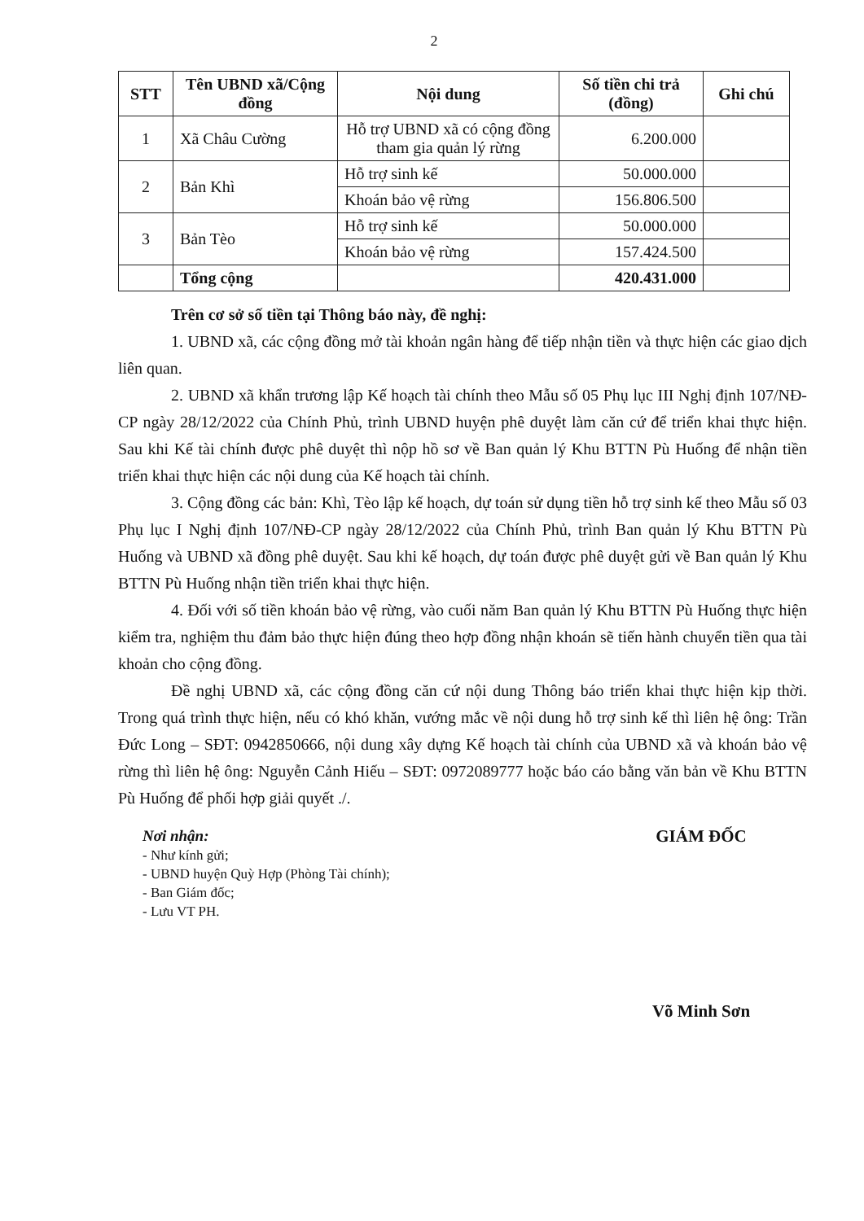2
| STT | Tên UBND xã/Cộng đồng | Nội dung | Số tiền chi trả (đồng) | Ghi chú |
| --- | --- | --- | --- | --- |
| 1 | Xã Châu Cường | Hỗ trợ UBND xã có cộng đồng tham gia quản lý rừng | 6.200.000 | |
| 2 | Bản Khì | Hỗ trợ sinh kế | 50.000.000 | |
| | | Khoán bảo vệ rừng | 156.806.500 | |
| 3 | Bản Tèo | Hỗ trợ sinh kế | 50.000.000 | |
| | | Khoán bảo vệ rừng | 157.424.500 | |
| | Tổng cộng | | 420.431.000 | |
Trên cơ sở số tiền tại Thông báo này, đề nghị:
1. UBND xã, các cộng đồng mở tài khoản ngân hàng để tiếp nhận tiền và thực hiện các giao dịch liên quan.
2. UBND xã khẩn trương lập Kế hoạch tài chính theo Mẫu số 05 Phụ lục III Nghị định 107/NĐ-CP ngày 28/12/2022 của Chính Phủ, trình UBND huyện phê duyệt làm căn cứ để triển khai thực hiện. Sau khi Kế tài chính được phê duyệt thì nộp hồ sơ về Ban quản lý Khu BTTN Pù Huống để nhận tiền triển khai thực hiện các nội dung của Kế hoạch tài chính.
3. Cộng đồng các bản: Khì, Tèo lập kế hoạch, dự toán sử dụng tiền hỗ trợ sinh kế theo Mẫu số 03 Phụ lục I Nghị định 107/NĐ-CP ngày 28/12/2022 của Chính Phủ, trình Ban quản lý Khu BTTN Pù Huống và UBND xã đồng phê duyệt. Sau khi kế hoạch, dự toán được phê duyệt gửi về Ban quản lý Khu BTTN Pù Huống nhận tiền triển khai thực hiện.
4. Đối với số tiền khoán bảo vệ rừng, vào cuối năm Ban quản lý Khu BTTN Pù Huống thực hiện kiểm tra, nghiệm thu đảm bảo thực hiện đúng theo hợp đồng nhận khoán sẽ tiến hành chuyển tiền qua tài khoản cho cộng đồng.
Đề nghị UBND xã, các cộng đồng căn cứ nội dung Thông báo triển khai thực hiện kịp thời. Trong quá trình thực hiện, nếu có khó khăn, vướng mắc về nội dung hỗ trợ sinh kế thì liên hệ ông: Trần Đức Long – SĐT: 0942850666, nội dung xây dựng Kế hoạch tài chính của UBND xã và khoán bảo vệ rừng thì liên hệ ông: Nguyễn Cảnh Hiếu – SĐT: 0972089777 hoặc báo cáo bằng văn bản về Khu BTTN Pù Huống để phối hợp giải quyết ./.
Nơi nhận:
- Như kính gửi;
- UBND huyện Quỳ Hợp (Phòng Tài chính);
- Ban Giám đốc;
- Lưu VT PH.
GIÁM ĐỐC
Võ Minh Sơn